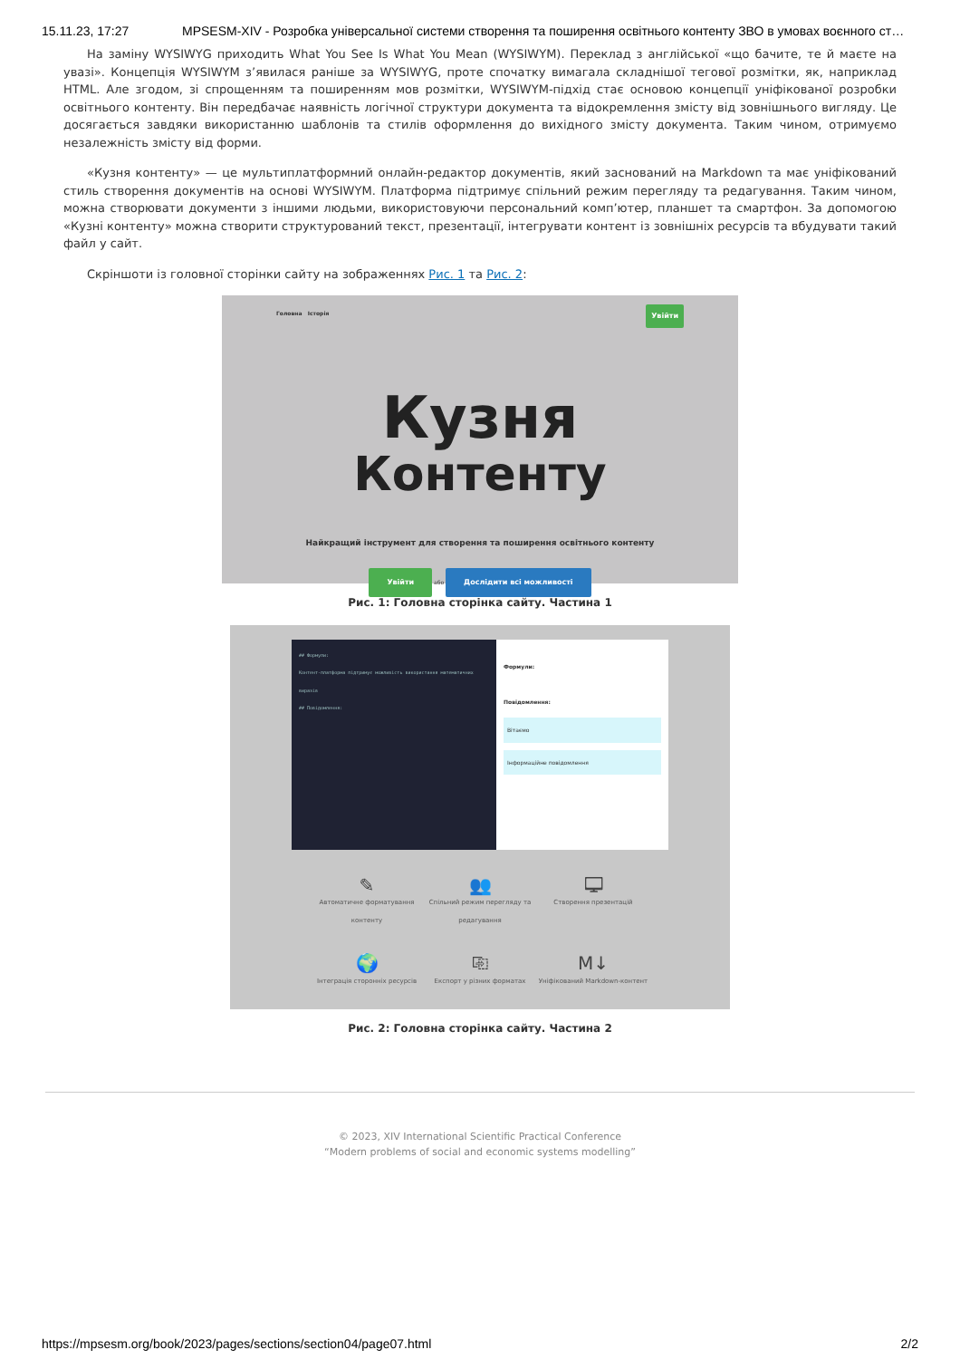15.11.23, 17:27 MPSESM-XIV - Розробка універсальної системи створення та поширення освітнього контенту ЗВО в умовах воєнного ст…
На заміну WYSIWYG приходить What You See Is What You Mean (WYSIWYM). Переклад з англійської «що бачите, те й маєте на увазі». Концепція WYSIWYM з’явилася раніше за WYSIWYG, проте спочатку вимагала складнішої тегової розмітки, як, наприклад HTML. Але згодом, зі спрощенням та поширенням мов розмітки, WYSIWYM-підхід стає основою концепції уніфікованої розробки освітнього контенту. Він передбачає наявність логічної структури документа та відокремлення змісту від зовнішнього вигляду. Це досягається завдяки використанню шаблонів та стилів оформлення до вихідного змісту документа. Таким чином, отримуємо незалежність змісту від форми.
«Кузня контенту» — це мультиплатформний онлайн-редактор документів, який заснований на Markdown та має уніфікований стиль створення документів на основі WYSIWYM. Платформа підтримує спільний режим перегляду та редагування. Таким чином, можна створювати документи з іншими людьми, використовуючи персональний комп’ютер, планшет та смартфон. За допомогою «Кузні контенту» можна створити структурований текст, презентації, інтегрувати контент із зовнішніх ресурсів та вбудувати такий файл у сайт.
Скріншоти із головної сторінки сайту на зображеннях Рис. 1 та Рис. 2:
Головна Історія Увійти
Кузня
Контенту
Найкращий інструмент для створення та поширення освітнього контенту
Увійти або Дослідити всі можливості
Рис. 1: Головна сторінка сайту. Частина 1
## Формули:
Контент-платформа підтримує можливість використання математичних виразів
## Повідомлення:
Формули:
Повідомлення:
Вітаємо
Інформаційне повідомлення
✎
Автоматичне форматування контенту
👥
Спільний режим перегляду та редагування
🖵
Створення презентацій
🌍
Інтеграція сторонніх ресурсів
⎘
Експорт у різних форматах
M↓
Уніфікований Markdown-контент
Рис. 2: Головна сторінка сайту. Частина 2
© 2023, XIV International Scientific Practical Conference
“Modern problems of social and economic systems modelling”
https://mpsesm.org/book/2023/pages/sections/section04/page07.html 2/2